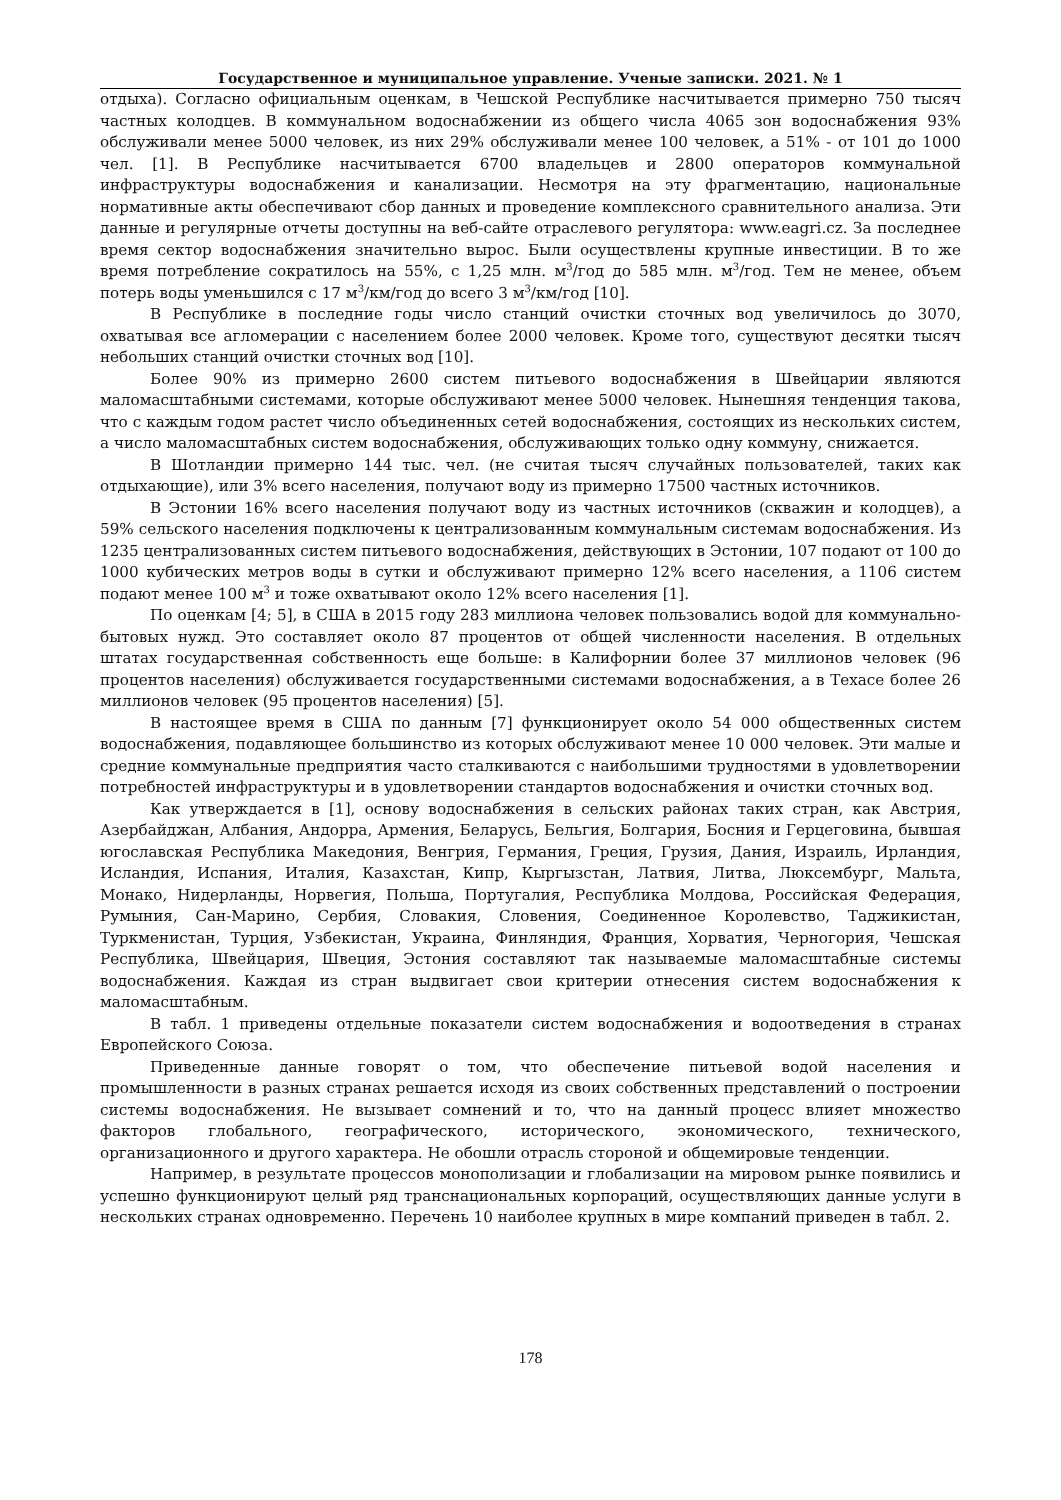Государственное и муниципальное управление. Ученые записки. 2021. № 1
отдыха). Согласно официальным оценкам, в Чешской Республике насчитывается примерно 750 тысяч частных колодцев. В коммунальном водоснабжении из общего числа 4065 зон водоснабжения 93% обслуживали менее 5000 человек, из них 29% обслуживали менее 100 человек, а 51% - от 101 до 1000 чел. [1]. В Республике насчитывается 6700 владельцев и 2800 операторов коммунальной инфраструктуры водоснабжения и канализации. Несмотря на эту фрагментацию, национальные нормативные акты обеспечивают сбор данных и проведение комплексного сравнительного анализа. Эти данные и регулярные отчеты доступны на веб-сайте отраслевого регулятора: www.eagri.cz. За последнее время сектор водоснабжения значительно вырос. Были осуществлены крупные инвестиции. В то же время потребление сократилось на 55%, с 1,25 млн. м<sup>3</sup>/год до 585 млн. м<sup>3</sup>/год. Тем не менее, объем потерь воды уменьшился с 17 м<sup>3</sup>/км/год до всего 3 м<sup>3</sup>/км/год [10].
В Республике в последние годы число станций очистки сточных вод увеличилось до 3070, охватывая все агломерации с населением более 2000 человек. Кроме того, существуют десятки тысяч небольших станций очистки сточных вод [10].
Более 90% из примерно 2600 систем питьевого водоснабжения в Швейцарии являются маломасштабными системами, которые обслуживают менее 5000 человек. Нынешняя тенденция такова, что с каждым годом растет число объединенных сетей водоснабжения, состоящих из нескольких систем, а число маломасштабных систем водоснабжения, обслуживающих только одну коммуну, снижается.
В Шотландии примерно 144 тыс. чел. (не считая тысяч случайных пользователей, таких как отдыхающие), или 3% всего населения, получают воду из примерно 17500 частных источников.
В Эстонии 16% всего населения получают воду из частных источников (скважин и колодцев), а 59% сельского населения подключены к централизованным коммунальным системам водоснабжения. Из 1235 централизованных систем питьевого водоснабжения, действующих в Эстонии, 107 подают от 100 до 1000 кубических метров воды в сутки и обслуживают примерно 12% всего населения, а 1106 систем подают менее 100 м<sup>3</sup> и тоже охватывают около 12% всего населения [1].
По оценкам [4; 5], в США в 2015 году 283 миллиона человек пользовались водой для коммунально-бытовых нужд. Это составляет около 87 процентов от общей численности населения. В отдельных штатах государственная собственность еще больше: в Калифорнии более 37 миллионов человек (96 процентов населения) обслуживается государственными системами водоснабжения, а в Техасе более 26 миллионов человек (95 процентов населения) [5].
В настоящее время в США по данным [7] функционирует около 54 000 общественных систем водоснабжения, подавляющее большинство из которых обслуживают менее 10 000 человек. Эти малые и средние коммунальные предприятия часто сталкиваются с наибольшими трудностями в удовлетворении потребностей инфраструктуры и в удовлетворении стандартов водоснабжения и очистки сточных вод.
Как утверждается в [1], основу водоснабжения в сельских районах таких стран, как Австрия, Азербайджан, Албания, Андорра, Армения, Беларусь, Бельгия, Болгария, Босния и Герцеговина, бывшая югославская Республика Македония, Венгрия, Германия, Греция, Грузия, Дания, Израиль, Ирландия, Исландия, Испания, Италия, Казахстан, Кипр, Кыргызстан, Латвия, Литва, Люксембург, Мальта, Монако, Нидерланды, Норвегия, Польша, Португалия, Республика Молдова, Российская Федерация, Румыния, Сан-Марино, Сербия, Словакия, Словения, Соединенное Королевство, Таджикистан, Туркменистан, Турция, Узбекистан, Украина, Финляндия, Франция, Хорватия, Черногория, Чешская Республика, Швейцария, Швеция, Эстония составляют так называемые маломасштабные системы водоснабжения. Каждая из стран выдвигает свои критерии отнесения систем водоснабжения к маломасштабным.
В табл. 1 приведены отдельные показатели систем водоснабжения и водоотведения в странах Европейского Союза.
Приведенные данные говорят о том, что обеспечение питьевой водой населения и промышленности в разных странах решается исходя из своих собственных представлений о построении системы водоснабжения. Не вызывает сомнений и то, что на данный процесс влияет множество факторов глобального, географического, исторического, экономического, технического, организационного и другого характера. Не обошли отрасль стороной и общемировые тенденции.
Например, в результате процессов монополизации и глобализации на мировом рынке появились и успешно функционируют целый ряд транснациональных корпораций, осуществляющих данные услуги в нескольких странах одновременно. Перечень 10 наиболее крупных в мире компаний приведен в табл. 2.
178